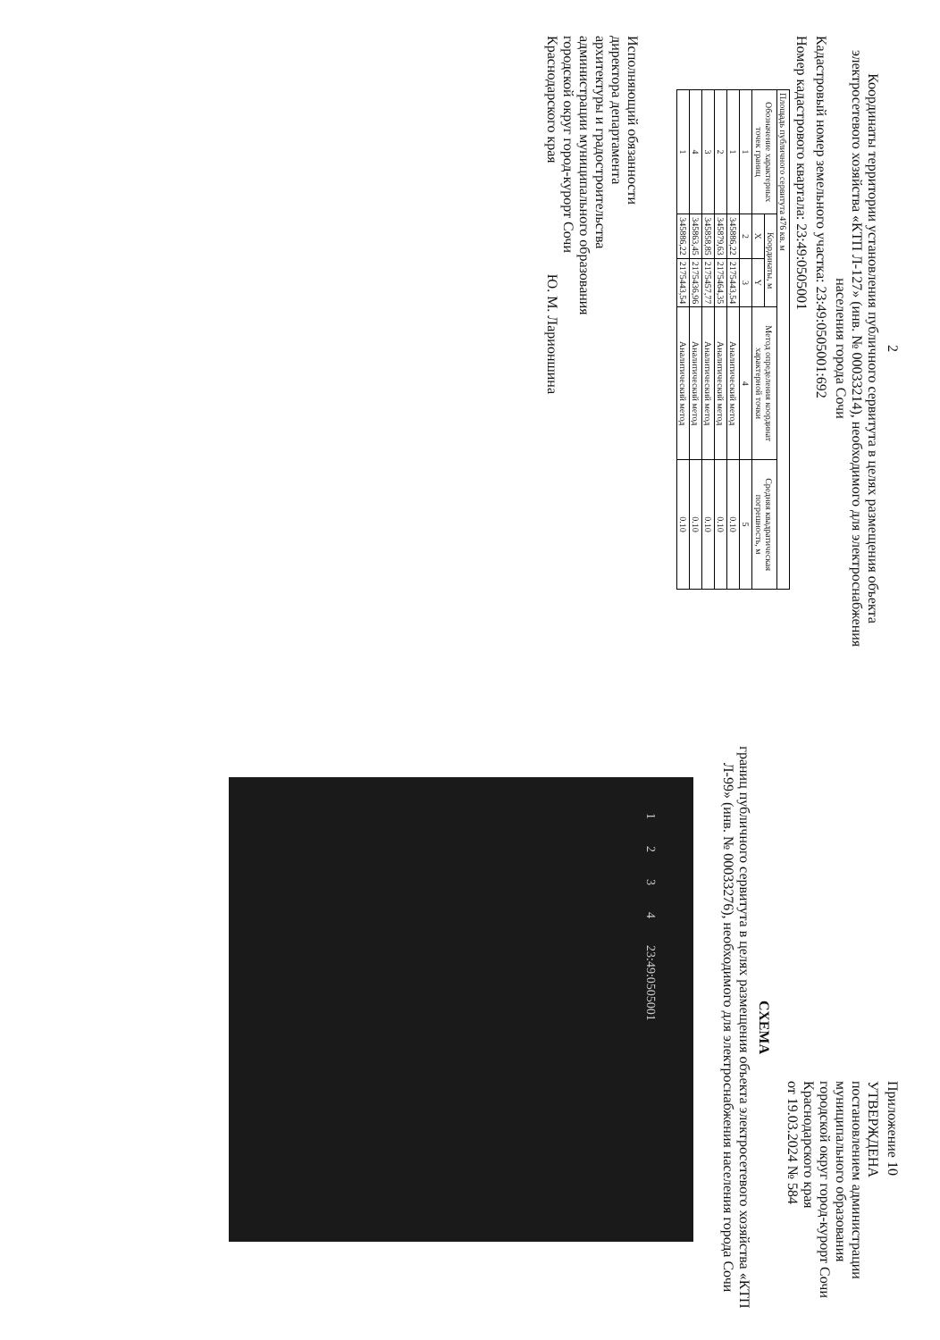2
Координаты территории установления публичного сервитута в целях размещения объекта электросетевого хозяйства «КТП Л-127» (инв. № 00033214), необходимого для электроснабжения населения города Сочи
Кадастровый номер земельного участка: 23:49:0505001:692
Номер кадастрового квартала: 23:49:0505001
| Площадь публичного сервитута 476 кв. м | | | | |
| --- | --- | --- | --- | --- |
| Обозначение характерных точек границ | Координаты, м | | Метод определения координат характерной точки | Средняя квадратическая погрешность, м |
| | X | Y | | |
| 1 | 2 | 3 | 4 | 5 |
| 1 | 345886,22 | 2175443,54 | Аналитический метод | 0.10 |
| 2 | 345879,63 | 2175464,35 | Аналитический метод | 0.10 |
| 3 | 345858,85 | 2175457,77 | Аналитический метод | 0.10 |
| 4 | 345863,45 | 2175436,96 | Аналитический метод | 0.10 |
| 1 | 345886,22 | 2175443,54 | Аналитический метод | 0.10 |
Исполняющий обязанности
директора департамента
архитектуры и градостроительства
администрации муниципального образования
городской округ город-курорт Сочи
Краснодарского края Ю. М. Ларионшина
Приложение 10
УТВЕРЖДЕНА
постановлением администрации
муниципального образования
городской округ город-курорт Сочи
Краснодарского края
от 19.03.2024 № 584
СХЕМА
границ публичного сервитута в целях размещения объекта электросетевого хозяйства «КТП Л-99» (инв. № 00033276), необходимого для электроснабжения населения города Сочи
1234 23:49:0505001